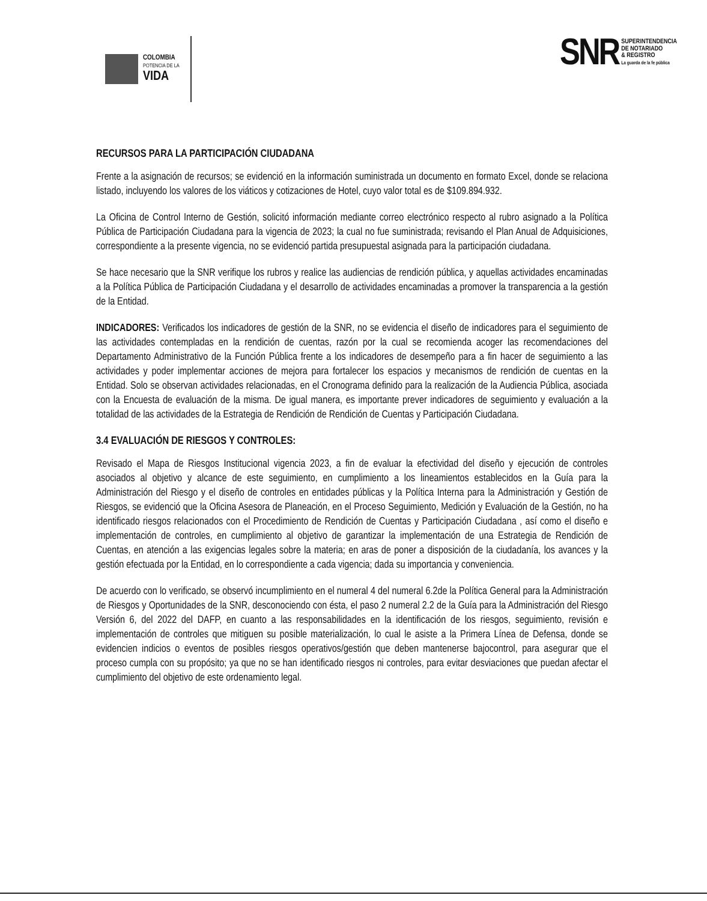COLOMBIA
POTENCIA DE LA
VIDA
SNR
SUPERINTENDENCIA
DE NOTARIADO
& REGISTRO
La guarda de la fe pública
RECURSOS PARA LA PARTICIPACIÓN CIUDADANA
Frente a la asignación de recursos; se evidenció en la información suministrada un documento en formato Excel, donde se relaciona listado, incluyendo los valores de los viáticos y cotizaciones de Hotel, cuyo valor total es de $109.894.932.
La Oficina de Control Interno de Gestión, solicitó información mediante correo electrónico respecto al rubro asignado a la Política Pública de Participación Ciudadana para la vigencia de 2023; la cual no fue suministrada; revisando el Plan Anual de Adquisiciones, correspondiente a la presente vigencia, no se evidenció partida presupuestal asignada para la participación ciudadana.
Se hace necesario que la SNR verifique los rubros y realice las audiencias de rendición pública, y aquellas actividades encaminadas a la Política Pública de Participación Ciudadana y el desarrollo de actividades encaminadas a promover la transparencia a la gestión de la Entidad.
INDICADORES: Verificados los indicadores de gestión de la SNR, no se evidencia el diseño de indicadores para el seguimiento de las actividades contempladas en la rendición de cuentas, razón por la cual se recomienda acoger las recomendaciones del Departamento Administrativo de la Función Pública frente a los indicadores de desempeño para a fin hacer de seguimiento a las actividades y poder implementar acciones de mejora para fortalecer los espacios y mecanismos de rendición de cuentas en la Entidad. Solo se observan actividades relacionadas, en el Cronograma definido para la realización de la Audiencia Pública, asociada con la Encuesta de evaluación de la misma. De igual manera, es importante prever indicadores de seguimiento y evaluación a la totalidad de las actividades de la Estrategia de Rendición de Rendición de Cuentas y Participación Ciudadana.
3.4 EVALUACIÓN DE RIESGOS Y CONTROLES:
Revisado el Mapa de Riesgos Institucional vigencia 2023, a fin de evaluar la efectividad del diseño y ejecución de controles asociados al objetivo y alcance de este seguimiento, en cumplimiento a los lineamientos establecidos en la Guía para la Administración del Riesgo y el diseño de controles en entidades públicas y la Política Interna para la Administración y Gestión de Riesgos, se evidenció que la Oficina Asesora de Planeación, en el Proceso Seguimiento, Medición y Evaluación de la Gestión, no ha identificado riesgos relacionados con el Procedimiento de Rendición de Cuentas y Participación Ciudadana , así como el diseño e implementación de controles, en cumplimiento al objetivo de garantizar la implementación de una Estrategia de Rendición de Cuentas, en atención a las exigencias legales sobre la materia; en aras de poner a disposición de la ciudadanía, los avances y la gestión efectuada por la Entidad, en lo correspondiente a cada vigencia; dada su importancia y conveniencia.
De acuerdo con lo verificado, se observó incumplimiento en el numeral 4 del numeral 6.2de la Política General para la Administración de Riesgos y Oportunidades de la SNR, desconociendo con ésta, el paso 2 numeral 2.2 de la Guía para la Administración del Riesgo Versión 6, del 2022 del DAFP, en cuanto a las responsabilidades en la identificación de los riesgos, seguimiento, revisión e implementación de controles que mitiguen su posible materialización, lo cual le asiste a la Primera Línea de Defensa, donde se evidencien indicios o eventos de posibles riesgos operativos/gestión que deben mantenerse bajocontrol, para asegurar que el proceso cumpla con su propósito; ya que no se han identificado riesgos ni controles, para evitar desviaciones que puedan afectar el cumplimiento del objetivo de este ordenamiento legal.